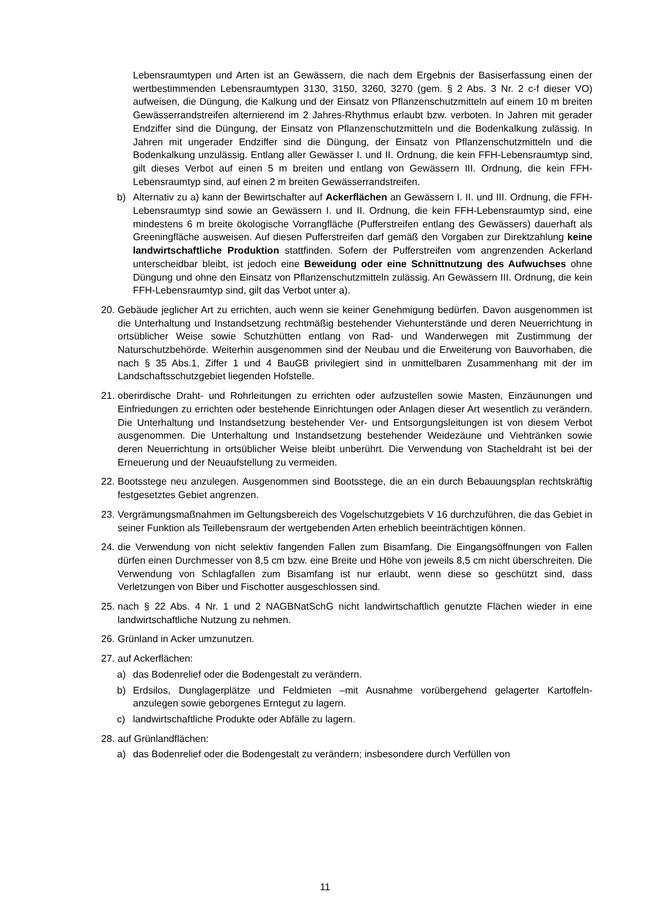Lebensraumtypen und Arten ist an Gewässern, die nach dem Ergebnis der Basiserfassung einen der wertbestimmenden Lebensraumtypen 3130, 3150, 3260, 3270 (gem. § 2 Abs. 3 Nr. 2 c-f dieser VO) aufweisen, die Düngung, die Kalkung und der Einsatz von Pflanzenschutzmitteln auf einem 10 m breiten Gewässerrandstreifen alternierend im 2 Jahres-Rhythmus erlaubt bzw. verboten. In Jahren mit gerader Endziffer sind die Düngung, der Einsatz von Pflanzenschutzmitteln und die Bodenkalkung zulässig. In Jahren mit ungerader Endziffer sind die Düngung, der Einsatz von Pflanzenschutzmitteln und die Bodenkalkung unzulässig. Entlang aller Gewässer I. und II. Ordnung, die kein FFH-Lebensraumtyp sind, gilt dieses Verbot auf einen 5 m breiten und entlang von Gewässern III. Ordnung, die kein FFH-Lebensraumtyp sind, auf einen 2 m breiten Gewässerrandstreifen.
b) Alternativ zu a) kann der Bewirtschafter auf Ackerflächen an Gewässern I. II. und III. Ordnung, die FFH-Lebensraumtyp sind sowie an Gewässern I. und II. Ordnung, die kein FFH-Lebensraumtyp sind, eine mindestens 6 m breite ökologische Vorrangfläche (Pufferstreifen entlang des Gewässers) dauerhaft als Greeningfläche ausweisen. Auf diesen Pufferstreifen darf gemäß den Vorgaben zur Direktzahlung keine landwirtschaftliche Produktion stattfinden. Sofern der Pufferstreifen vom angrenzenden Ackerland unterscheidbar bleibt, ist jedoch eine Beweidung oder eine Schnittnutzung des Aufwuchses ohne Düngung und ohne den Einsatz von Pflanzenschutzmitteln zulässig. An Gewässern III. Ordnung, die kein FFH-Lebensraumtyp sind, gilt das Verbot unter a).
20.
Gebäude jeglicher Art zu errichten, auch wenn sie keiner Genehmigung bedürfen. Davon ausgenommen ist die Unterhaltung und Instandsetzung rechtmäßig bestehender Viehunterstände und deren Neuerrichtung in ortsüblicher Weise sowie Schutzhütten entlang von Rad- und Wanderwegen mit Zustimmung der Naturschutzbehörde. Weiterhin ausgenommen sind der Neubau und die Erweiterung von Bauvorhaben, die nach § 35 Abs.1, Ziffer 1 und 4 BauGB privilegiert sind in unmittelbaren Zusammenhang mit der im Landschaftsschutzgebiet liegenden Hofstelle.
21.
oberirdische Draht- und Rohrleitungen zu errichten oder aufzustellen sowie Masten, Einzäunungen und Einfriedungen zu errichten oder bestehende Einrichtungen oder Anlagen dieser Art wesentlich zu verändern. Die Unterhaltung und Instandsetzung bestehender Ver- und Entsorgungsleitungen ist von diesem Verbot ausgenommen. Die Unterhaltung und Instandsetzung bestehender Weidezäune und Viehtränken sowie deren Neuerrichtung in ortsüblicher Weise bleibt unberührt. Die Verwendung von Stacheldraht ist bei der Erneuerung und der Neuaufstellung zu vermeiden.
22.
Bootsstege neu anzulegen. Ausgenommen sind Bootsstege, die an ein durch Bebauungsplan rechtskräftig festgesetztes Gebiet angrenzen.
23.
Vergrämungsmaßnahmen im Geltungsbereich des Vogelschutzgebiets V 16 durchzuführen, die das Gebiet in seiner Funktion als Teillebensraum der wertgebenden Arten erheblich beeinträchtigen können.
24.
die Verwendung von nicht selektiv fangenden Fallen zum Bisamfang. Die Eingangsöffnungen von Fallen dürfen einen Durchmesser von 8,5 cm bzw. eine Breite und Höhe von jeweils 8,5 cm nicht überschreiten. Die Verwendung von Schlagfallen zum Bisamfang ist nur erlaubt, wenn diese so geschützt sind, dass Verletzungen von Biber und Fischotter ausgeschlossen sind.
25.
nach § 22 Abs. 4 Nr. 1 und 2 NAGBNatSchG nicht landwirtschaftlich genutzte Flächen wieder in eine landwirtschaftliche Nutzung zu nehmen.
26.
Grünland in Acker umzunutzen.
27.
auf Ackerflächen:
a) das Bodenrelief oder die Bodengestalt zu verändern.
b) Erdsilos, Dunglagerplätze und Feldmieten –mit Ausnahme vorübergehend gelagerter Kartoffeln- anzulegen sowie geborgenes Erntegut zu lagern.
c) landwirtschaftliche Produkte oder Abfälle zu lagern.
28.
auf Grünlandflächen:
a) das Bodenrelief oder die Bodengestalt zu verändern; insbesondere durch Verfüllen von
11